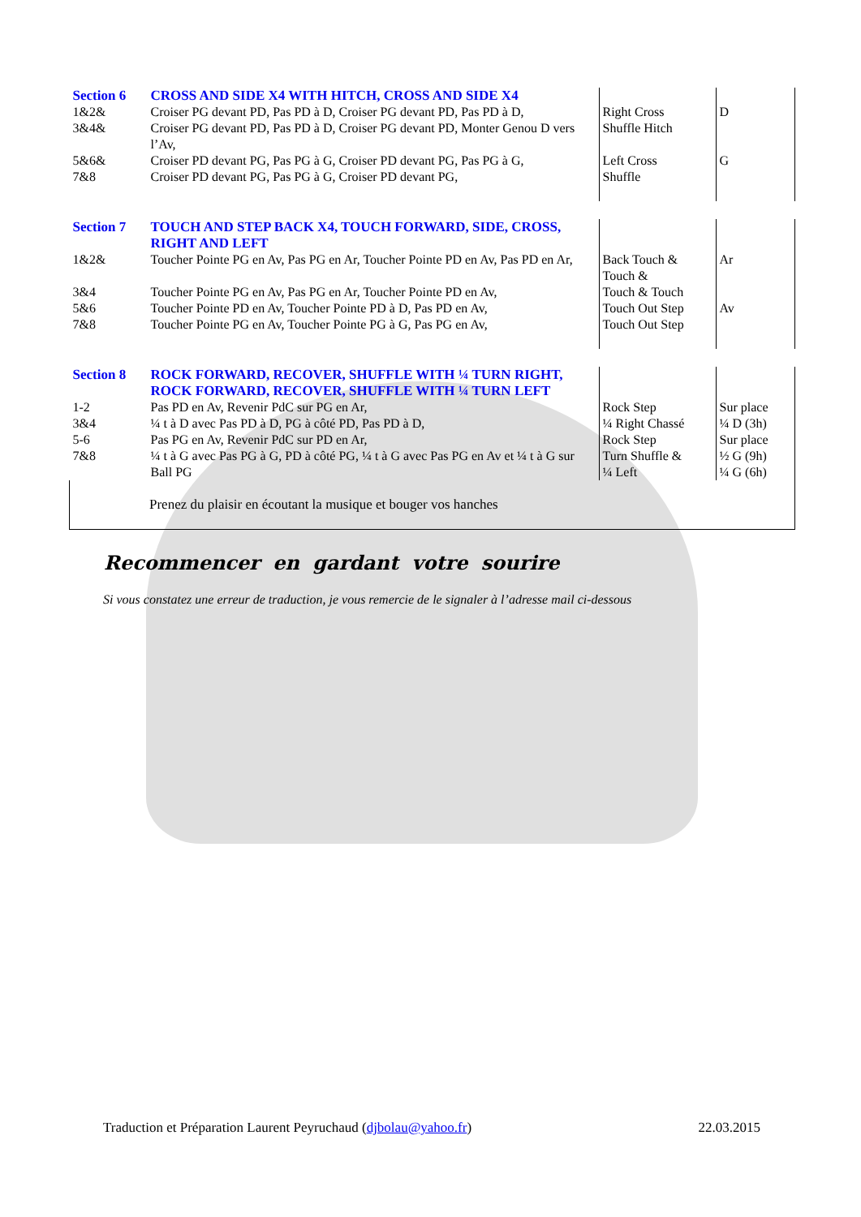| Section 6 | CROSS AND SIDE X4 WITH HITCH, CROSS AND SIDE X4 | | |
| 1&2& | Croiser PG devant PD, Pas PD à D, Croiser PG devant PD, Pas PD à D, | Right Cross | D |
| 3&4& | Croiser PG devant PD, Pas PD à D, Croiser PG devant PD, Monter Genou D vers l’Av, | Shuffle Hitch | |
| 5&6& | Croiser PD devant PG, Pas PG à G, Croiser PD devant PG, Pas PG à G, | Left Cross | G |
| 7&8 | Croiser PD devant PG, Pas PG à G, Croiser PD devant PG, | Shuffle | |
| Section 7 | TOUCH AND STEP BACK X4, TOUCH FORWARD, SIDE, CROSS, RIGHT AND LEFT | | |
| 1&2& | Toucher Pointe PG en Av, Pas PG en Ar, Toucher Pointe PD en Av, Pas PD en Ar, | Back Touch & Touch & | Ar |
| 3&4 | Toucher Pointe PG en Av, Pas PG en Ar, Toucher Pointe PD en Av, | Touch & Touch | |
| 5&6 | Toucher Pointe PD en Av, Toucher Pointe PD à D, Pas PD en Av, | Touch Out Step | Av |
| 7&8 | Toucher Pointe PG en Av, Toucher Pointe PG à G, Pas PG en Av, | Touch Out Step | |
| Section 8 | ROCK FORWARD, RECOVER, SHUFFLE WITH ¼ TURN RIGHT, ROCK FORWARD, RECOVER, SHUFFLE WITH ¼ TURN LEFT | | |
| 1-2 | Pas PD en Av, Revenir PdC sur PG en Ar, | Rock Step | Sur place |
| 3&4 | ¼ t à D avec Pas PD à D, PG à côté PD, Pas PD à D, | ¼ Right Chassé | ¼ D (3h) |
| 5-6 | Pas PG en Av, Revenir PdC sur PD en Ar, | Rock Step | Sur place |
| 7&8 | ¼ t à G avec Pas PG à G, PD à côté PG, ¼ t à G avec Pas PG en Av et ¼ t à G sur Ball PG | Turn Shuffle & ¼ Left | ½ G (9h) ¼ G (6h) |
| Prenez du plaisir en écoutant la musique et bouger vos hanches | | | |
Recommencer en gardant votre sourire
Si vous constatez une erreur de traduction, je vous remercie de le signaler à l’adresse mail ci-dessous
Traduction et Préparation Laurent Peyruchaud (djbolau@yahoo.fr) 22.03.2015